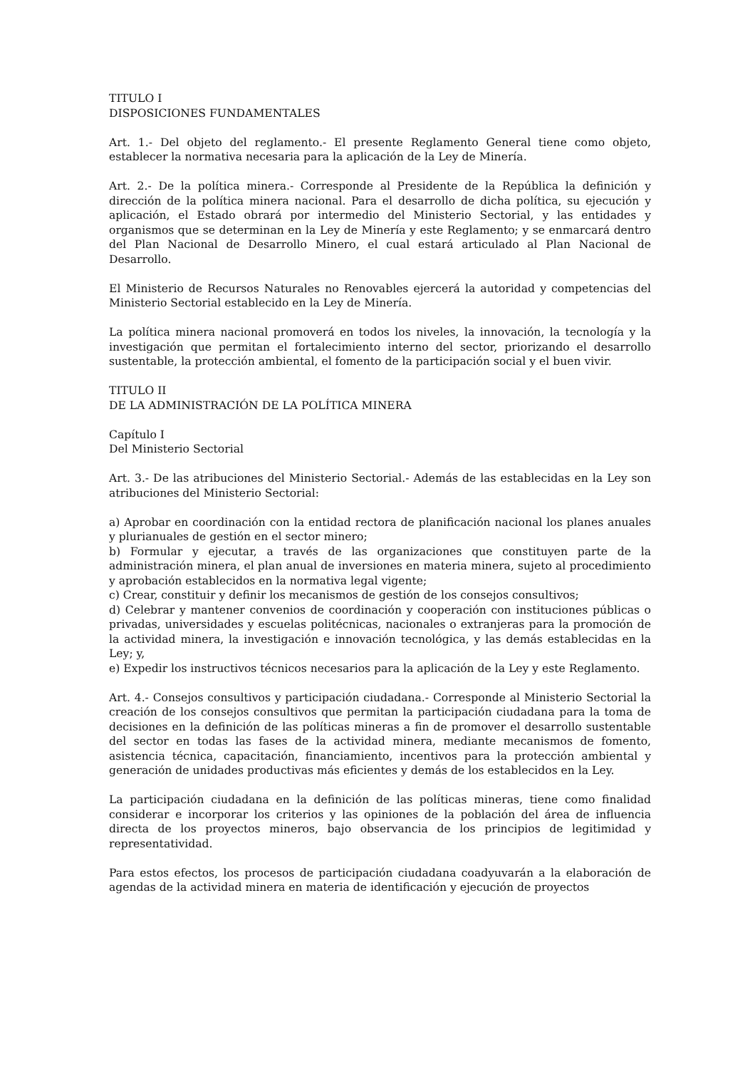TITULO I
DISPOSICIONES FUNDAMENTALES
Art. 1.- Del objeto del reglamento.- El presente Reglamento General tiene como objeto, establecer la normativa necesaria para la aplicación de la Ley de Minería.
Art. 2.- De la política minera.- Corresponde al Presidente de la República la definición y dirección de la política minera nacional. Para el desarrollo de dicha política, su ejecución y aplicación, el Estado obrará por intermedio del Ministerio Sectorial, y las entidades y organismos que se determinan en la Ley de Minería y este Reglamento; y se enmarcará dentro del Plan Nacional de Desarrollo Minero, el cual estará articulado al Plan Nacional de Desarrollo.
El Ministerio de Recursos Naturales no Renovables ejercerá la autoridad y competencias del Ministerio Sectorial establecido en la Ley de Minería.
La política minera nacional promoverá en todos los niveles, la innovación, la tecnología y la investigación que permitan el fortalecimiento interno del sector, priorizando el desarrollo sustentable, la protección ambiental, el fomento de la participación social y el buen vivir.
TITULO II
DE LA ADMINISTRACIÓN DE LA POLÍTICA MINERA
Capítulo I
Del Ministerio Sectorial
Art. 3.- De las atribuciones del Ministerio Sectorial.- Además de las establecidas en la Ley son atribuciones del Ministerio Sectorial:
a) Aprobar en coordinación con la entidad rectora de planificación nacional los planes anuales y plurianuales de gestión en el sector minero;
b) Formular y ejecutar, a través de las organizaciones que constituyen parte de la administración minera, el plan anual de inversiones en materia minera, sujeto al procedimiento y aprobación establecidos en la normativa legal vigente;
c) Crear, constituir y definir los mecanismos de gestión de los consejos consultivos;
d) Celebrar y mantener convenios de coordinación y cooperación con instituciones públicas o privadas, universidades y escuelas politécnicas, nacionales o extranjeras para la promoción de la actividad minera, la investigación e innovación tecnológica, y las demás establecidas en la Ley; y,
e) Expedir los instructivos técnicos necesarios para la aplicación de la Ley y este Reglamento.
Art. 4.- Consejos consultivos y participación ciudadana.- Corresponde al Ministerio Sectorial la creación de los consejos consultivos que permitan la participación ciudadana para la toma de decisiones en la definición de las políticas mineras a fin de promover el desarrollo sustentable del sector en todas las fases de la actividad minera, mediante mecanismos de fomento, asistencia técnica, capacitación, financiamiento, incentivos para la protección ambiental y generación de unidades productivas más eficientes y demás de los establecidos en la Ley.
La participación ciudadana en la definición de las políticas mineras, tiene como finalidad considerar e incorporar los criterios y las opiniones de la población del área de influencia directa de los proyectos mineros, bajo observancia de los principios de legitimidad y representatividad.
Para estos efectos, los procesos de participación ciudadana coadyuvarán a la elaboración de agendas de la actividad minera en materia de identificación y ejecución de proyectos